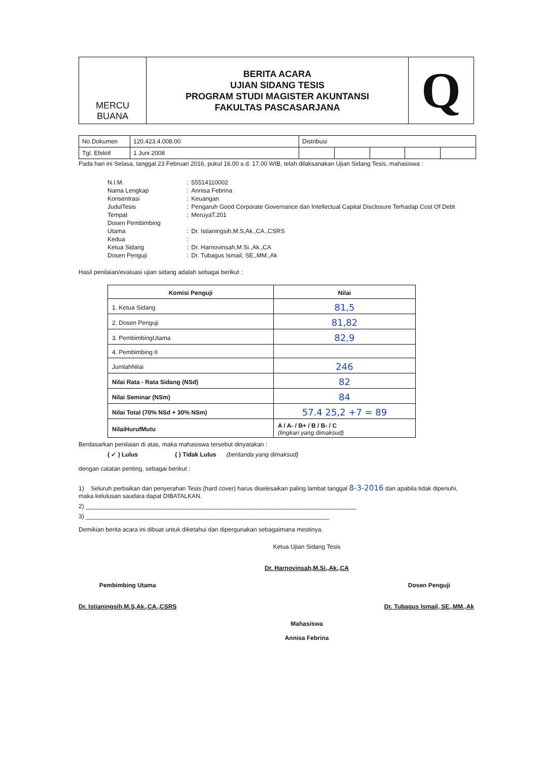| MERCU BUANA | BERITA ACARA UJIAN SIDANG TESIS PROGRAM STUDI MAGISTER AKUNTANSI FAKULTAS PASCASARJANA | Q |
| No.Dokumen | 120.423.4.008.00 | Distribusi | | | | |
| Tgl. Efektif | 1 Juni 2008 | | | | | |
Pada hari ini Selasa, tanggal 23 Februari 2016, pukul 16.00 s.d. 17.00 WIB, telah dilaksanakan Ujian Sidang Tesis, mahasiswa :
| N.I.M. | : | 55514110002 |
| Nama Lengkap | : | Annisa Febrina |
| Konsentrasi | : | Keuangan |
| JudulTesis | : | Pengaruh Good Corporate Governance dan Intellectual Capital Disclosure Terhadap Cost Of Debt |
| Tempat | : | MeruyaT.201 |
| Dosen Pembimbing | | |
| Utama | : | Dr. Istianingsih,M.S,Ak.,CA.,CSRS |
| Kedua | : | |
| Ketua Sidang | : | Dr. Harnovinsah,M.Si.,Ak.,CA |
| Dosen Penguji | : | Dr. Tubagus Ismail, SE.,MM.,Ak |
Hasil penilaian/evaluasi ujian sidang adalah sebagai berikut :
| Komisi Penguji | Nilai |
| --- | --- |
| 1. Ketua Sidang | 81,5 |
| 2. Dosen Penguji | 81,82 |
| 3. PembimbingUtama | 82,9 |
| 4. Pembimbing II | |
| JumlahNilai | 246 |
| Nilai Rata - Rata Sidang (NSd) | 82 |
| Nilai Seminar (NSm) | 84 |
| Nilai Total (70% NSd + 30% NSm) | 57.4 25,2 +7 = 89 |
| NilaiHurufMutu | A / A- / B+ / B / B- / C (lingkari yang dimaksud) |
Berdasarkan penilaian di atas, maka mahasiswa tersebut dinyatakan :
( ✓ ) Lulus ( ) Tidak Lulus (beritanda yang dimaksud)
dengan catatan penting, sebagai berikut :
1) Seluruh perbaikan dan penyerahan Tesis (hard cover) harus diselesaikan paling lambat tanggal 8-3-2016 dan apabila tidak dipenuhi, maka kelulusan saudara dapat DIBATALKAN.
2) ________________________________________________________________________________
3) ________________________________________________________________________
Demikian berita acara ini dibuat untuk diketahui dan dipergunakan sebagaimana mestinya.
Ketua Ujian Sidang Tesis
Dr. Harnovinsah,M.Si.,Ak.,CA
Pembimbing Utama
Dr. Istianingsih,M.S,Ak.,CA.,CSRS
Dosen Penguji
Dr. Tubagus Ismail, SE.,MM.,Ak
Mahasiswa
Annisa Febrina